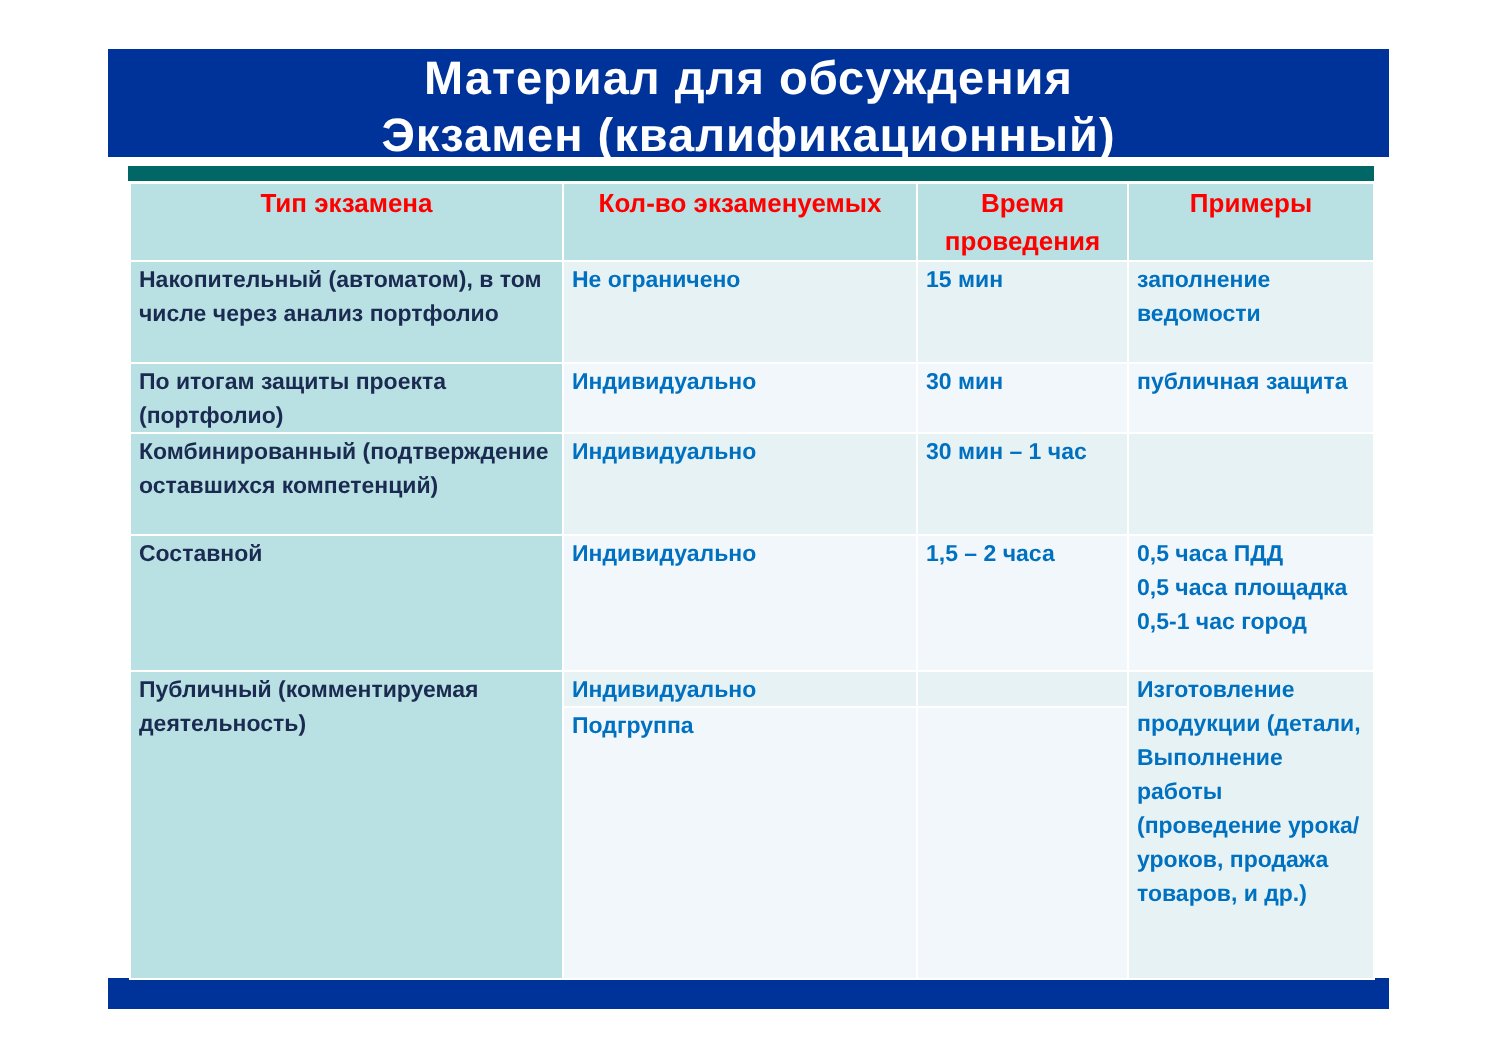Материал для обсуждения
Экзамен (квалификационный)
| Тип экзамена | Кол-во экзаменуемых | Время проведения | Примеры |
| --- | --- | --- | --- |
| Накопительный (автоматом), в том числе через анализ портфолио | Не ограничено | 15 мин | заполнение ведомости |
| По итогам защиты проекта (портфолио) | Индивидуально | 30 мин | публичная защита |
| Комбинированный (подтверждение оставшихся компетенций) | Индивидуально | 30 мин – 1 час | |
| Составной | Индивидуально | 1,5 – 2 часа | 0,5 часа ПДД 0,5 часа площадка 0,5-1 час город |
| Публичный (комментируемая деятельность) | Индивидуально | | Изготовление продукции (детали, Выполнение работы (проведение урока/уроков, продажа товаров, и др.) |
| | Подгруппа | | |